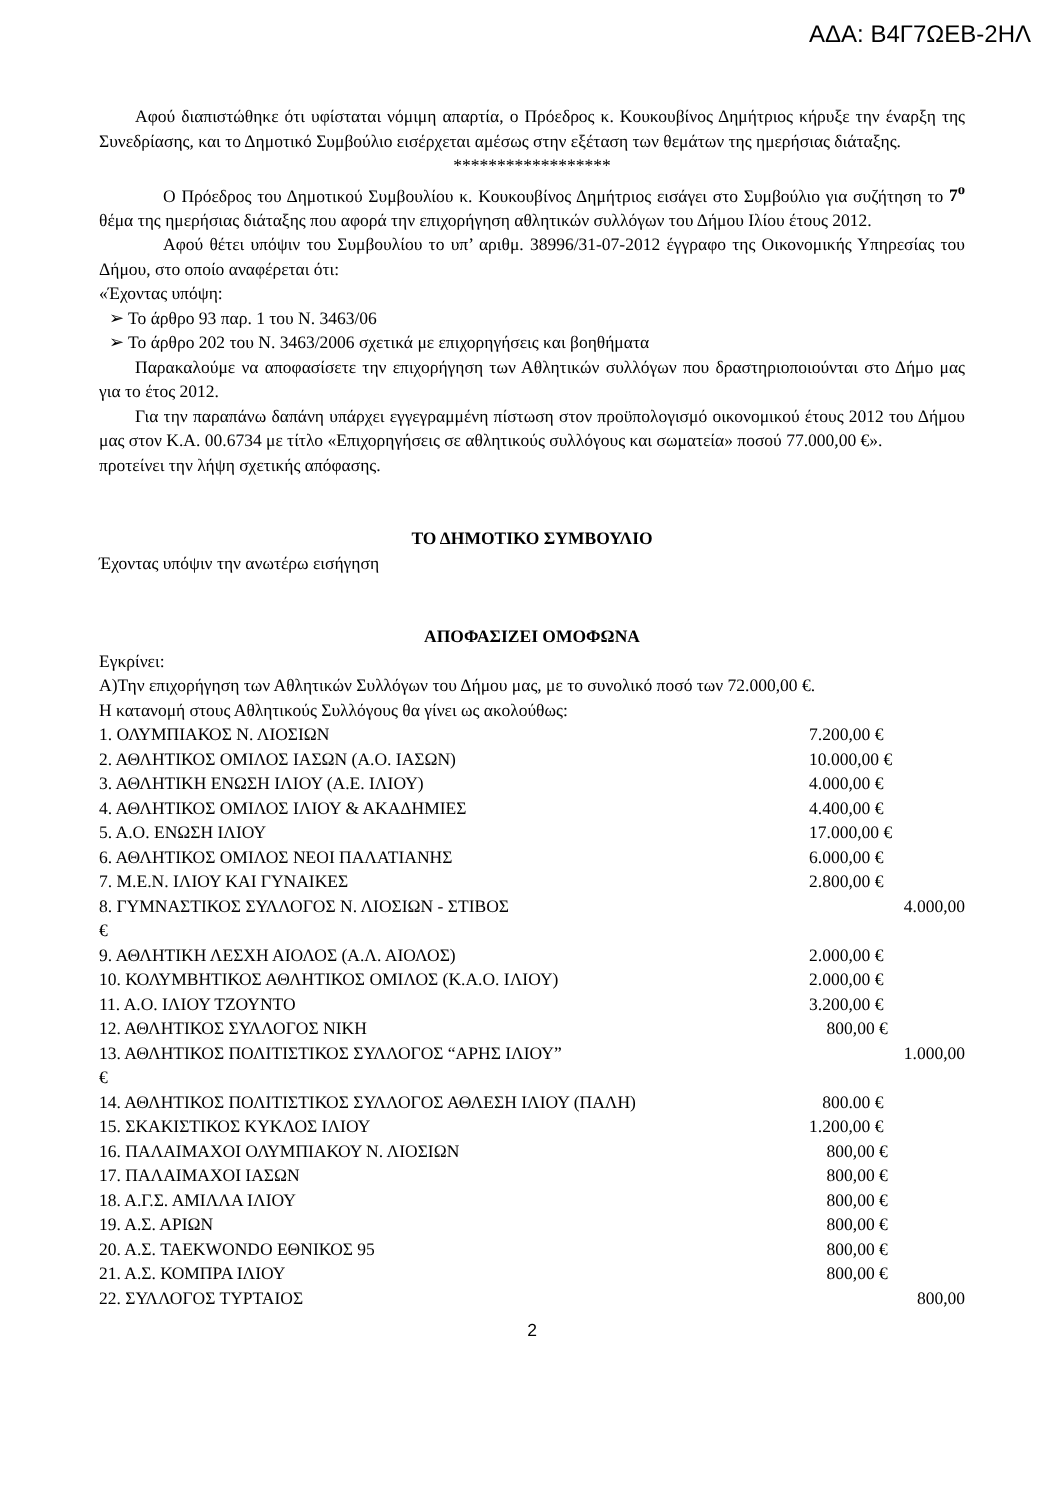ΑΔΑ: Β4Γ7ΩΕΒ-2ΗΛ
Αφού διαπιστώθηκε ότι υφίσταται νόμιμη απαρτία, ο Πρόεδρος κ. Κουκουβίνος Δημήτριος κήρυξε την έναρξη της Συνεδρίασης, και το Δημοτικό Συμβούλιο εισέρχεται αμέσως στην εξέταση των θεμάτων της ημερήσιας διάταξης.
******************
Ο Πρόεδρος του Δημοτικού Συμβουλίου κ. Κουκουβίνος Δημήτριος εισάγει στο Συμβούλιο για συζήτηση το 7<sup>ο</sup> θέμα της ημερήσιας διάταξης που αφορά την επιχορήγηση αθλητικών συλλόγων του Δήμου Ιλίου έτους 2012.
Αφού θέτει υπόψιν του Συμβουλίου το υπ’ αριθμ. 38996/31-07-2012 έγγραφο της Οικονομικής Υπηρεσίας του Δήμου, στο οποίο αναφέρεται ότι:
«Έχοντας υπόψη:
➢ Το άρθρο 93 παρ. 1 του Ν. 3463/06
➢ Το άρθρο 202 του Ν. 3463/2006 σχετικά με επιχορηγήσεις και βοηθήματα
Παρακαλούμε να αποφασίσετε την επιχορήγηση των Αθλητικών συλλόγων που δραστηριοποιούνται στο Δήμο μας για το έτος 2012.
Για την παραπάνω δαπάνη υπάρχει εγγεγραμμένη πίστωση στον προϋπολογισμό οικονομικού έτους 2012 του Δήμου μας στον Κ.Α. 00.6734 με τίτλο «Επιχορηγήσεις σε αθλητικούς συλλόγους και σωματεία» ποσού 77.000,00 €».
προτείνει την λήψη σχετικής απόφασης.
ΤΟ ΔΗΜΟΤΙΚΟ ΣΥΜΒΟΥΛΙΟ
Έχοντας υπόψιν την ανωτέρω εισήγηση
ΑΠΟΦΑΣΙΖΕΙ ΟΜΟΦΩΝΑ
Εγκρίνει:
Α)Την επιχορήγηση των Αθλητικών Συλλόγων του Δήμου μας, με το συνολικό ποσό των 72.000,00 €.
Η κατανομή στους Αθλητικούς Συλλόγους θα γίνει ως ακολούθως:
1. ΟΛΥΜΠΙΑΚΟΣ Ν. ΛΙΟΣΙΩΝ 7.200,00 €
2. ΑΘΛΗΤΙΚΟΣ ΟΜΙΛΟΣ ΙΑΣΩΝ (Α.Ο. ΙΑΣΩΝ) 10.000,00 €
3. ΑΘΛΗΤΙΚΗ ΕΝΩΣΗ ΙΛΙΟΥ (Α.Ε. ΙΛΙΟΥ) 4.000,00 €
4. ΑΘΛΗΤΙΚΟΣ ΟΜΙΛΟΣ ΙΛΙΟΥ & ΑΚΑΔΗΜΙΕΣ 4.400,00 €
5. Α.Ο. ΕΝΩΣΗ ΙΛΙΟΥ 17.000,00 €
6. ΑΘΛΗΤΙΚΟΣ ΟΜΙΛΟΣ ΝΕΟΙ ΠΑΛΑΤΙΑΝΗΣ 6.000,00 €
7. Μ.Ε.Ν. ΙΛΙΟΥ ΚΑΙ ΓΥΝΑΙΚΕΣ 2.800,00 €
8. ΓΥΜΝΑΣΤΙΚΟΣ ΣΥΛΛΟΓΟΣ Ν. ΛΙΟΣΙΩΝ - ΣΤΙΒΟΣ 4.000,00
€
9. ΑΘΛΗΤΙΚΗ ΛΕΣΧΗ ΑΙΟΛΟΣ (Α.Λ. ΑΙΟΛΟΣ) 2.000,00 €
10. ΚΟΛΥΜΒΗΤΙΚΟΣ ΑΘΛΗΤΙΚΟΣ ΟΜΙΛΟΣ (Κ.Α.Ο. ΙΛΙΟΥ) 2.000,00 €
11. Α.Ο. ΙΛΙΟΥ ΤΖΟΥΝΤΟ 3.200,00 €
12. ΑΘΛΗΤΙΚΟΣ ΣΥΛΛΟΓΟΣ ΝΙΚΗ 800,00 €
13. ΑΘΛΗΤΙΚΟΣ ΠΟΛΙΤΙΣΤΙΚΟΣ ΣΥΛΛΟΓΟΣ “ΑΡΗΣ ΙΛΙΟΥ” 1.000,00
€
14. ΑΘΛΗΤΙΚΟΣ ΠΟΛΙΤΙΣΤΙΚΟΣ ΣΥΛΛΟΓΟΣ ΑΘΛΕΣΗ ΙΛΙΟΥ (ΠΑΛΗ) 800.00 €
15. ΣΚΑΚΙΣΤΙΚΟΣ ΚΥΚΛΟΣ ΙΛΙΟΥ 1.200,00 €
16. ΠΑΛΑΙΜΑΧΟΙ ΟΛΥΜΠΙΑΚΟΥ Ν. ΛΙΟΣΙΩΝ 800,00 €
17. ΠΑΛΑΙΜΑΧΟΙ ΙΑΣΩΝ 800,00 €
18. Α.Γ.Σ. ΑΜΙΛΛΑ ΙΛΙΟΥ 800,00 €
19. Α.Σ. ΑΡΙΩΝ 800,00 €
20. Α.Σ. TAEKWONDO ΕΘΝΙΚΟΣ 95 800,00 €
21. Α.Σ. ΚΟΜΠΡΑ ΙΛΙΟΥ 800,00 €
22. ΣΥΛΛΟΓΟΣ ΤΥΡΤΑΙΟΣ 800,00
2